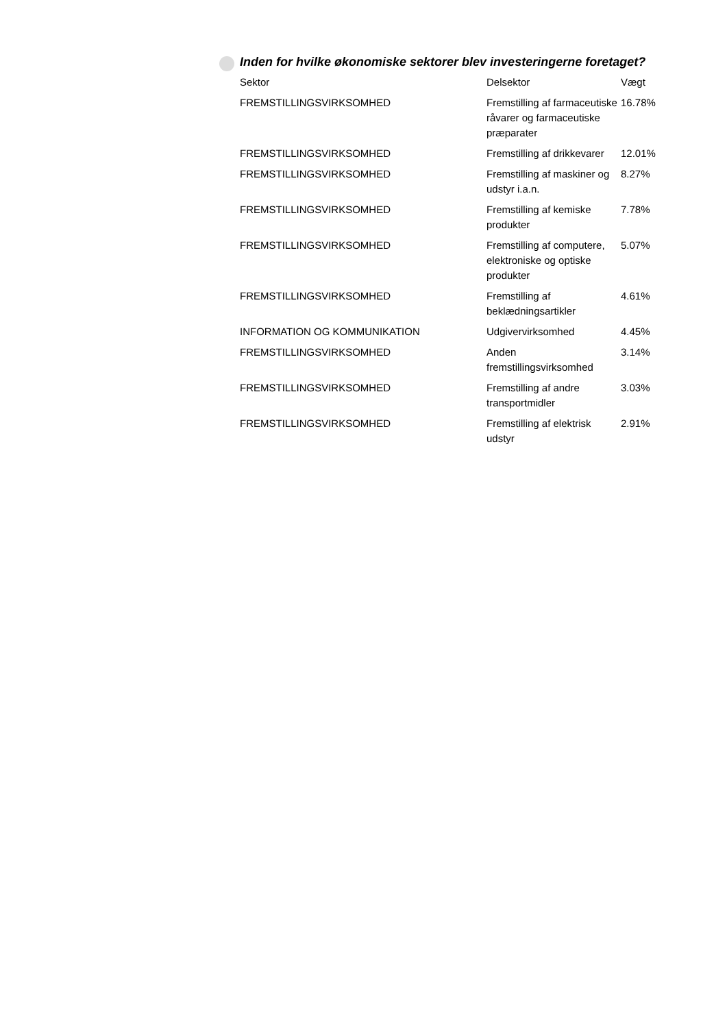Inden for hvilke økonomiske sektorer blev investeringerne foretaget?
| Sektor | Delsektor | Vægt |
| --- | --- | --- |
| FREMSTILLINGSVIRKSOMHED | Fremstilling af farmaceutiske råvarer og farmaceutiske præparater | 16.78% |
| FREMSTILLINGSVIRKSOMHED | Fremstilling af drikkevarer | 12.01% |
| FREMSTILLINGSVIRKSOMHED | Fremstilling af maskiner og udstyr i.a.n. | 8.27% |
| FREMSTILLINGSVIRKSOMHED | Fremstilling af kemiske produkter | 7.78% |
| FREMSTILLINGSVIRKSOMHED | Fremstilling af computere, elektroniske og optiske produkter | 5.07% |
| FREMSTILLINGSVIRKSOMHED | Fremstilling af beklædningsartikler | 4.61% |
| INFORMATION OG KOMMUNIKATION | Udgivervirksomhed | 4.45% |
| FREMSTILLINGSVIRKSOMHED | Anden fremstillingsvirksomhed | 3.14% |
| FREMSTILLINGSVIRKSOMHED | Fremstilling af andre transportmidler | 3.03% |
| FREMSTILLINGSVIRKSOMHED | Fremstilling af elektrisk udstyr | 2.91% |